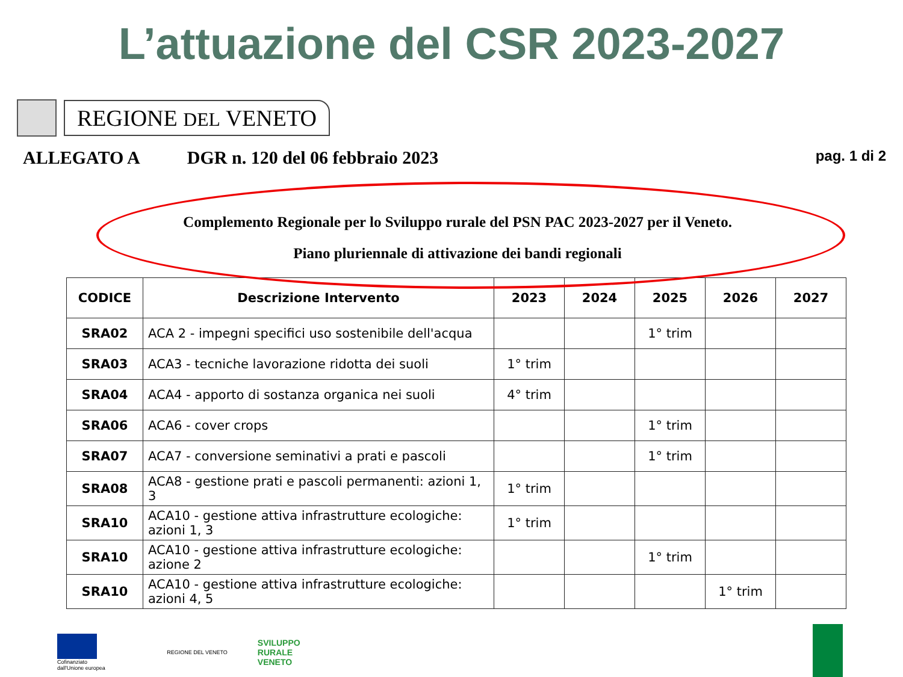L’attuazione del CSR 2023-2027
REGIONE DEL VENETO
ALLEGATO A DGR n. 120 del 06 febbraio 2023 pag. 1 di 2
Complemento Regionale per lo Sviluppo rurale del PSN PAC 2023-2027 per il Veneto.
Piano pluriennale di attivazione dei bandi regionali
| CODICE | Descrizione Intervento | 2023 | 2024 | 2025 | 2026 | 2027 |
| --- | --- | --- | --- | --- | --- | --- |
| SRA02 | ACA 2 - impegni specifici uso sostenibile dell'acqua | | | 1° trim | | |
| SRA03 | ACA3 - tecniche lavorazione ridotta dei suoli | 1° trim | | | | |
| SRA04 | ACA4 - apporto di sostanza organica nei suoli | 4° trim | | | | |
| SRA06 | ACA6 - cover crops | | | 1° trim | | |
| SRA07 | ACA7 - conversione seminativi a prati e pascoli | | | 1° trim | | |
| SRA08 | ACA8 - gestione prati e pascoli permanenti: azioni 1, 3 | 1° trim | | | | |
| SRA10 | ACA10 - gestione attiva infrastrutture ecologiche: azioni 1, 3 | 1° trim | | | | |
| SRA10 | ACA10 - gestione attiva infrastrutture ecologiche: azione 2 | | | 1° trim | | |
| SRA10 | ACA10 - gestione attiva infrastrutture ecologiche: azioni 4, 5 | | | | 1° trim | |
Cofinanziato
dall'Unione europea
REGIONE DEL VENETO
SVILUPPO
RURALE
VENETO